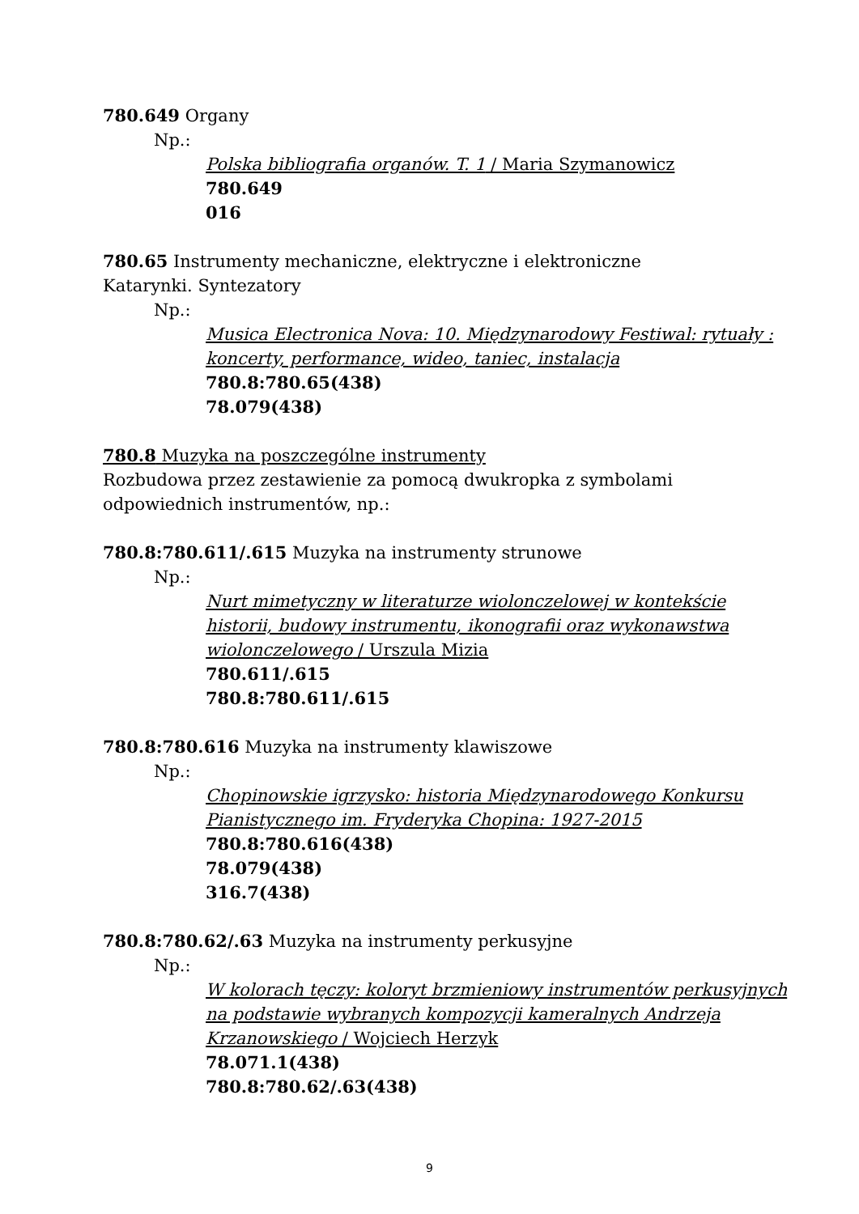780.649 Organy
Np.:
Polska bibliografia organów. T. 1 / Maria Szymanowicz
780.649
016
780.65 Instrumenty mechaniczne, elektryczne i elektroniczne
Katarynki. Syntezatory
Np.:
Musica Electronica Nova: 10. Międzynarodowy Festiwal: rytuały : koncerty, performance, wideo, taniec, instalacja
780.8:780.65(438)
78.079(438)
780.8 Muzyka na poszczególne instrumenty
Rozbudowa przez zestawienie za pomocą dwukropka z symbolami odpowiednich instrumentów, np.:
780.8:780.611/.615 Muzyka na instrumenty strunowe
Np.:
Nurt mimetyczny w literaturze wiolonczelowej w kontekście historii, budowy instrumentu, ikonografii oraz wykonawstwa wiolonczelowego / Urszula Mizia
780.611/.615
780.8:780.611/.615
780.8:780.616 Muzyka na instrumenty klawiszowe
Np.:
Chopinowskie igrzysko: historia Międzynarodowego Konkursu Pianistycznego im. Fryderyka Chopina: 1927-2015
780.8:780.616(438)
78.079(438)
316.7(438)
780.8:780.62/.63 Muzyka na instrumenty perkusyjne
Np.:
W kolorach tęczy: koloryt brzmieniowy instrumentów perkusyjnych na podstawie wybranych kompozycji kameralnych Andrzeja Krzanowskiego / Wojciech Herzyk
78.071.1(438)
780.8:780.62/.63(438)
9